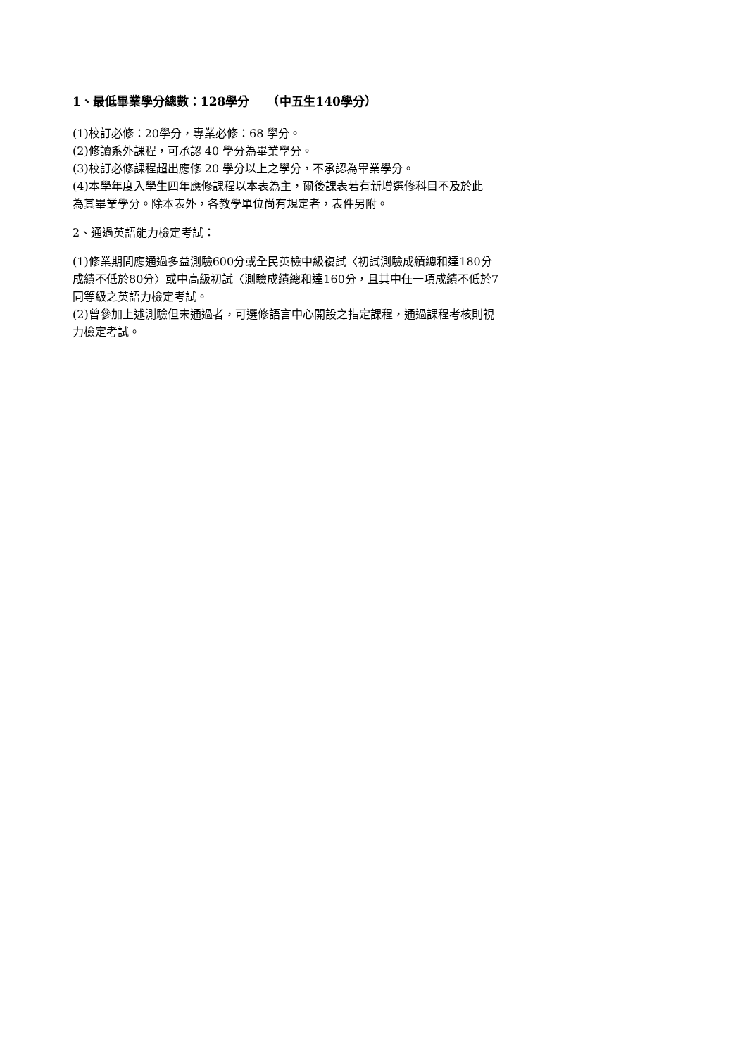1、最低畢業學分總數：128學分　　（中五生140學分）
(1)校訂必修：20學分，專業必修：68 學分。
(2)修讀系外課程，可承認 40 學分為畢業學分。
(3)校訂必修課程超出應修 20 學分以上之學分，不承認為畢業學分。
(4)本學年度入學生四年應修課程以本表為主，爾後課表若有新增選修科目不及於此
為其畢業學分。除本表外，各教學單位尚有規定者，表件另附。
2、通過英語能力檢定考試：
(1)修業期間應通過多益測驗600分或全民英檢中級複試〈初試測驗成績總和達180分
成績不低於80分〉或中高級初試〈測驗成績總和達160分，且其中任一項成績不低於7
同等級之英語力檢定考試。
(2)曾參加上述測驗但未通過者，可選修語言中心開設之指定課程，通過課程考核則視
力檢定考試。